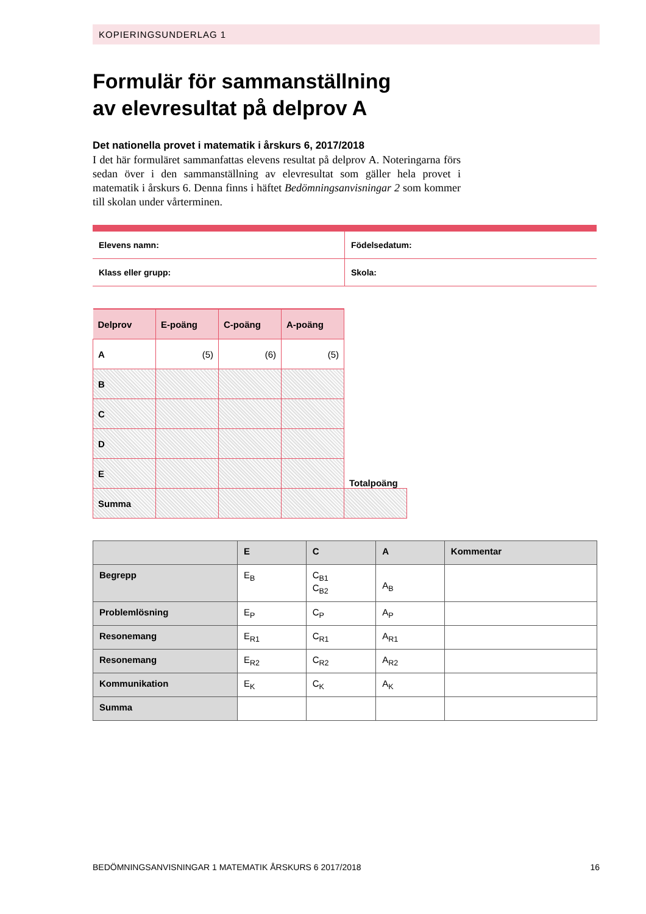KOPIERINGSUNDERLAG 1
Formulär för sammanställning
av elevresultat på delprov A
Det nationella provet i matematik i årskurs 6, 2017/2018
I det här formuläret sammanfattas elevens resultat på delprov A. Noteringarna förs sedan över i den sammanställning av elevresultat som gäller hela provet i matematik i årskurs 6. Denna finns i häftet Bedömningsanvisningar 2 som kommer till skolan under vårterminen.
| Elevens namn: | Födelsedatum: |
| Klass eller grupp: | Skola: |
| Delprov | E-poäng | C-poäng | A-poäng | |
| --- | --- | --- | --- | --- |
| A | (5) | (6) | (5) | |
| B | | | | |
| C | | | | |
| D | | | | |
| E | | | | Totalpoäng |
| Summa | | | | |
| | E | C | A | Kommentar |
| --- | --- | --- | --- | --- |
| Begrepp | E<sub>B</sub> | C<sub>B1</sub> C<sub>B2</sub> | A<sub>B</sub> | |
| Problemlösning | E<sub>P</sub> | C<sub>P</sub> | A<sub>P</sub> | |
| Resonemang | E<sub>R1</sub> | C<sub>R1</sub> | A<sub>R1</sub> | |
| Resonemang | E<sub>R2</sub> | C<sub>R2</sub> | A<sub>R2</sub> | |
| Kommunikation | E<sub>K</sub> | C<sub>K</sub> | A<sub>K</sub> | |
| Summa | | | | |
BEDÖMNINGSANVISNINGAR 1 MATEMATIK ÅRSKURS 6 2017/2018 16